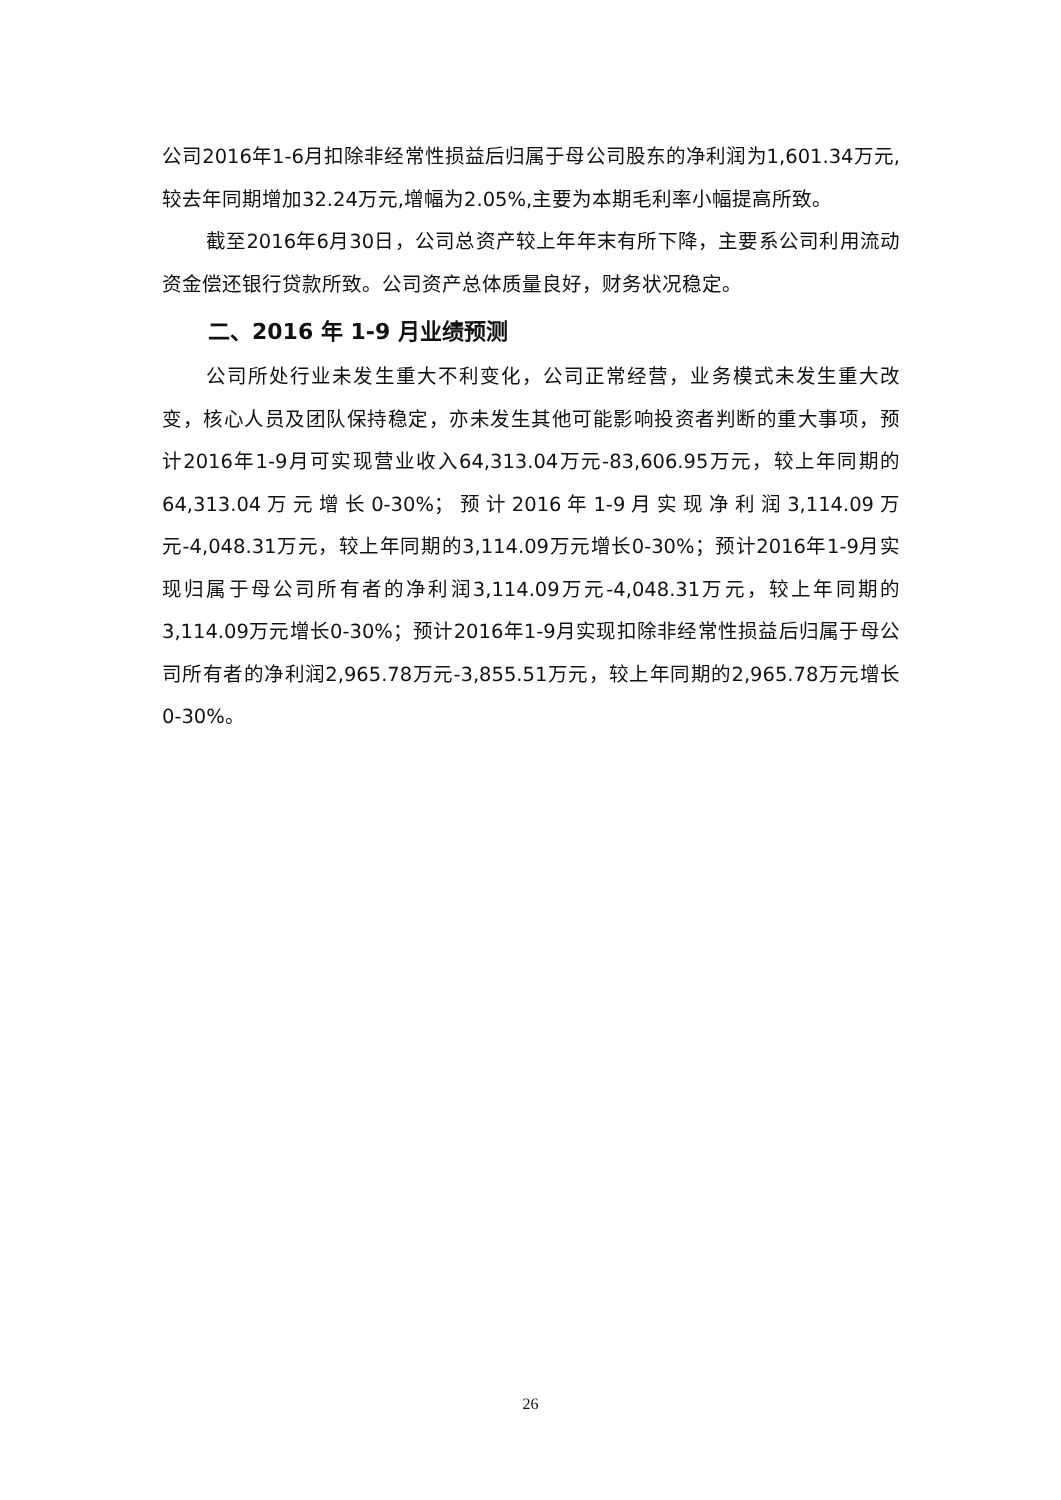公司2016年1-6月扣除非经常性损益后归属于母公司股东的净利润为1,601.34万元,较去年同期增加32.24万元,增幅为2.05%,主要为本期毛利率小幅提高所致。
截至2016年6月30日，公司总资产较上年年末有所下降，主要系公司利用流动资金偿还银行贷款所致。公司资产总体质量良好，财务状况稳定。
二、2016 年 1-9 月业绩预测
公司所处行业未发生重大不利变化，公司正常经营，业务模式未发生重大改变，核心人员及团队保持稳定，亦未发生其他可能影响投资者判断的重大事项，预计2016年1-9月可实现营业收入64,313.04万元-83,606.95万元，较上年同期的64,313.04万元增长0-30%；预计2016年1-9月实现净利润3,114.09万元-4,048.31万元，较上年同期的3,114.09万元增长0-30%；预计2016年1-9月实现归属于母公司所有者的净利润3,114.09万元-4,048.31万元，较上年同期的3,114.09万元增长0-30%；预计2016年1-9月实现扣除非经常性损益后归属于母公司所有者的净利润2,965.78万元-3,855.51万元，较上年同期的2,965.78万元增长0-30%。
26